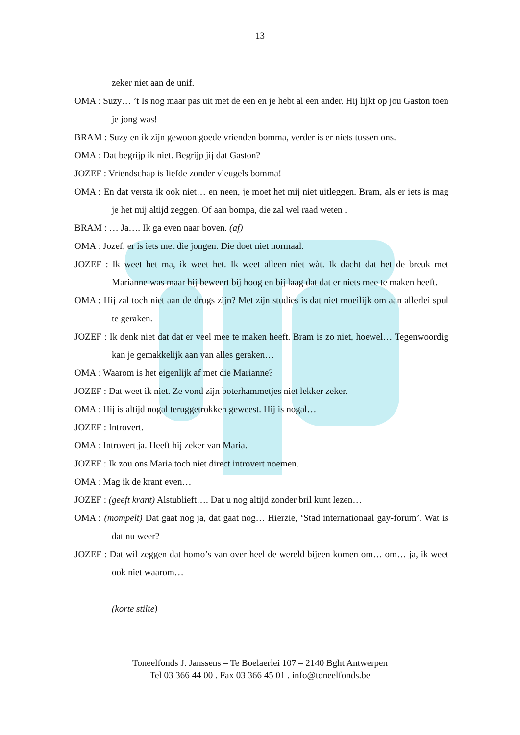13
zeker niet aan de unif.
OMA : Suzy… ’t Is nog maar pas uit met de een en je hebt al een ander. Hij lijkt op jou Gaston toen je jong was!
BRAM : Suzy en ik zijn gewoon goede vrienden bomma, verder is er niets tussen ons.
OMA : Dat begrijp ik niet. Begrijp jij dat Gaston?
JOZEF : Vriendschap is liefde zonder vleugels bomma!
OMA : En dat versta ik ook niet… en neen, je moet het mij niet uitleggen. Bram, als er iets is mag je het mij altijd zeggen. Of aan bompa, die zal wel raad weten .
BRAM : … Ja…. Ik ga even naar boven. (af)
OMA : Jozef, er is iets met die jongen. Die doet niet normaal.
JOZEF : Ik weet het ma, ik weet het. Ik weet alleen niet wàt. Ik dacht dat het de breuk met Marianne was maar hij beweert bij hoog en bij laag dat dat er niets mee te maken heeft.
OMA : Hij zal toch niet aan de drugs zijn? Met zijn studies is dat niet moeilijk om aan allerlei spul te geraken.
JOZEF : Ik denk niet dat dat er veel mee te maken heeft. Bram is zo niet, hoewel… Tegenwoordig kan je gemakkelijk aan van alles geraken…
OMA : Waarom is het eigenlijk af met die Marianne?
JOZEF : Dat weet ik niet. Ze vond zijn boterhammetjes niet lekker zeker.
OMA : Hij is altijd nogal teruggetrokken geweest. Hij is nogal…
JOZEF : Introvert.
OMA : Introvert ja. Heeft hij zeker van Maria.
JOZEF : Ik zou ons Maria toch niet direct introvert noemen.
OMA : Mag ik de krant even…
JOZEF : (geeft krant) Alstublieft…. Dat u nog altijd zonder bril kunt lezen…
OMA : (mompelt) Dat gaat nog ja, dat gaat nog… Hierzie, ‘Stad internationaal gay-forum’. Wat is dat nu weer?
JOZEF : Dat wil zeggen dat homo’s van over heel de wereld bijeen komen om… om… ja, ik weet ook niet waarom…
(korte stilte)
Toneelfonds J. Janssens – Te Boelaerlei 107 – 2140 Bght Antwerpen
Tel 03 366 44 00 . Fax 03 366 45 01 . info@toneelfonds.be